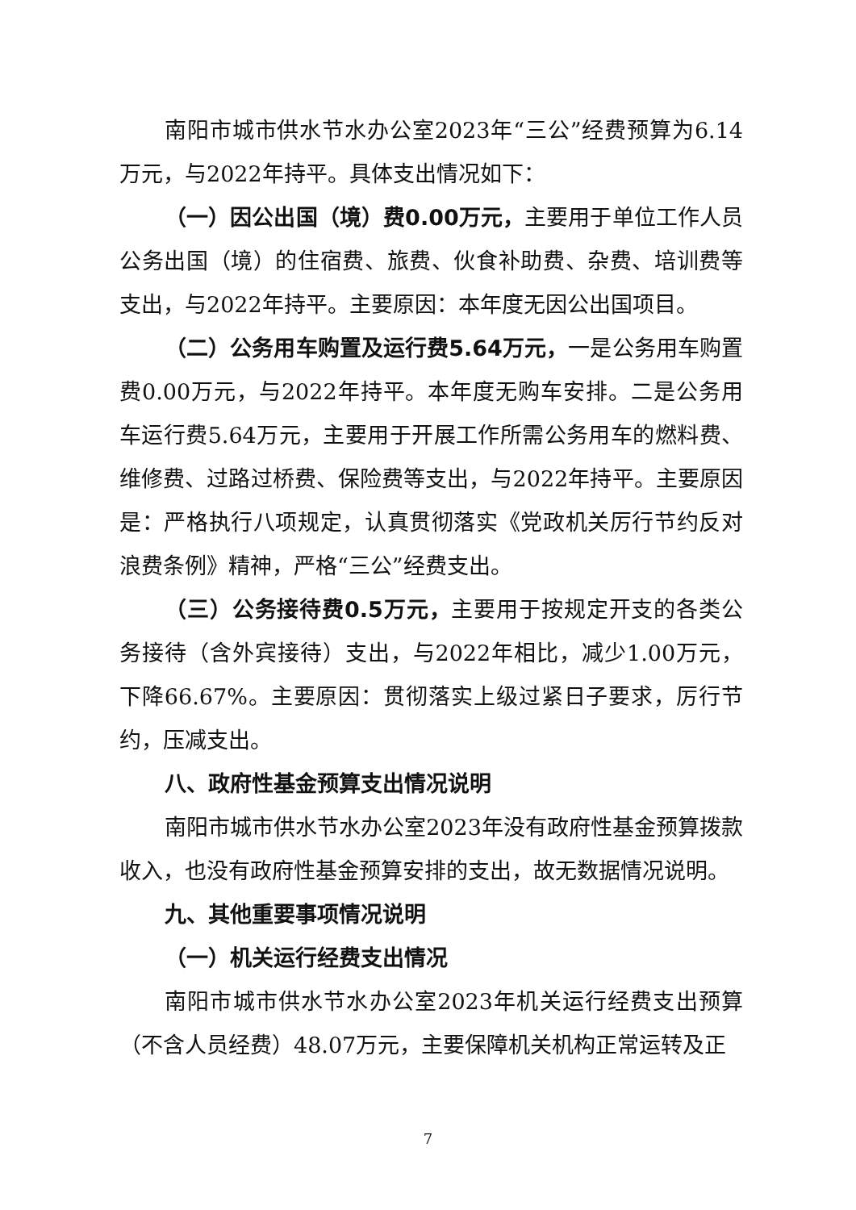南阳市城市供水节水办公室2023年“三公”经费预算为6.14万元，与2022年持平。具体支出情况如下：
（一）因公出国（境）费0.00万元，主要用于单位工作人员公务出国（境）的住宿费、旅费、伙食补助费、杂费、培训费等支出，与2022年持平。主要原因：本年度无因公出国项目。
（二）公务用车购置及运行费5.64万元，一是公务用车购置费0.00万元，与2022年持平。本年度无购车安排。二是公务用车运行费5.64万元，主要用于开展工作所需公务用车的燃料费、维修费、过路过桥费、保险费等支出，与2022年持平。主要原因是：严格执行八项规定，认真贯彻落实《党政机关厉行节约反对浪费条例》精神，严格“三公”经费支出。
（三）公务接待费0.5万元，主要用于按规定开支的各类公务接待（含外宾接待）支出，与2022年相比，减少1.00万元，下降66.67%。主要原因：贯彻落实上级过紧日子要求，厉行节约，压减支出。
八、政府性基金预算支出情况说明
南阳市城市供水节水办公室2023年没有政府性基金预算拨款收入，也没有政府性基金预算安排的支出，故无数据情况说明。
九、其他重要事项情况说明
（一）机关运行经费支出情况
南阳市城市供水节水办公室2023年机关运行经费支出预算（不含人员经费）48.07万元，主要保障机关机构正常运转及正
7